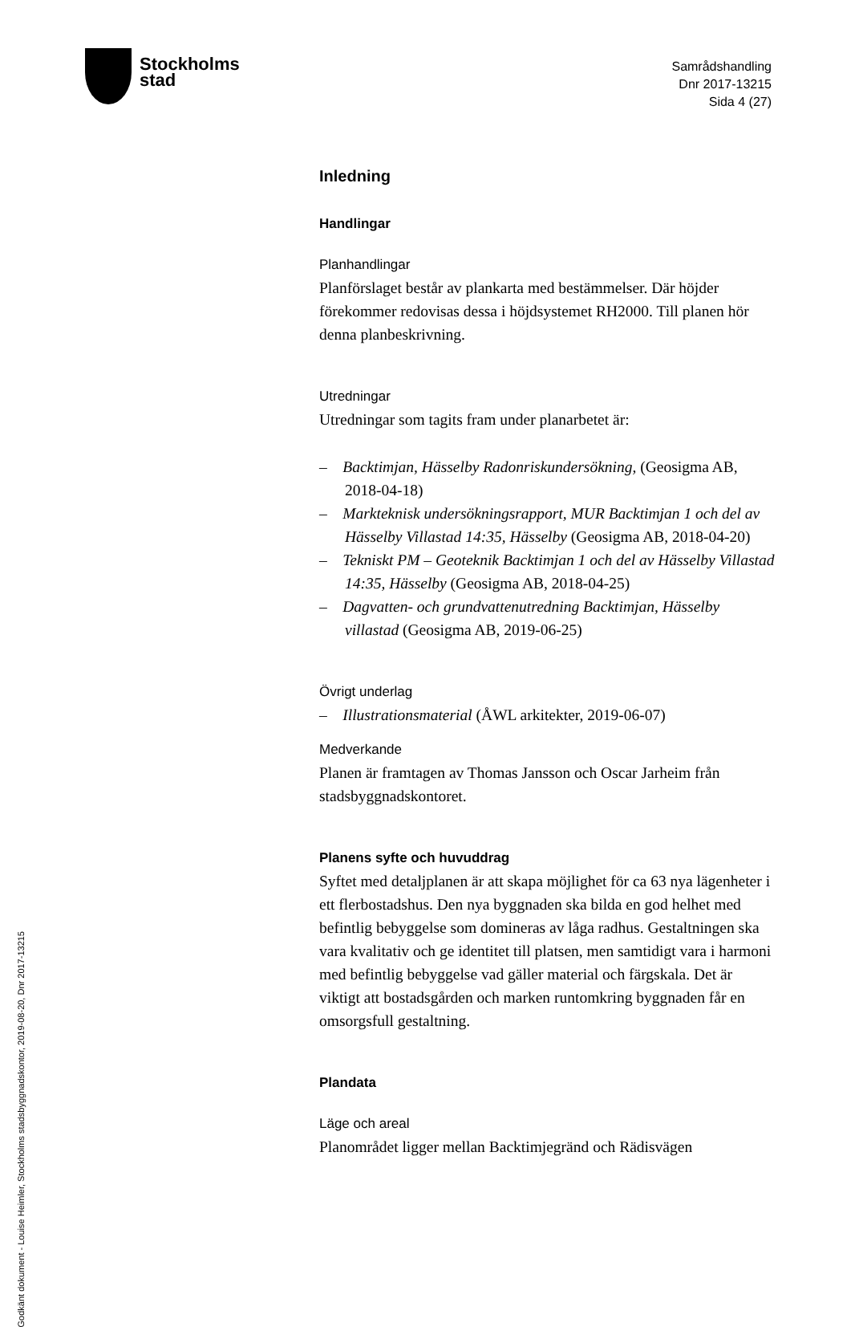Stockholms
stad
Samrådshandling
Dnr 2017-13215
Sida 4 (27)
Godkänt dokument - Louise Heimler, Stockholms stadsbyggnadskontor, 2019-08-20, Dnr 2017-13215
Inledning
Handlingar
Planhandlingar
Planförslaget består av plankarta med bestämmelser. Där höjder förekommer redovisas dessa i höjdsystemet RH2000. Till planen hör denna planbeskrivning.
Utredningar
Utredningar som tagits fram under planarbetet är:
– Backtimjan, Hässelby Radonriskundersökning, (Geosigma AB, 2018-04-18)
– Markteknisk undersökningsrapport, MUR Backtimjan 1 och del av Hässelby Villastad 14:35, Hässelby (Geosigma AB, 2018-04-20)
– Tekniskt PM – Geoteknik Backtimjan 1 och del av Hässelby Villastad 14:35, Hässelby (Geosigma AB, 2018-04-25)
– Dagvatten- och grundvattenutredning Backtimjan, Hässelby villastad (Geosigma AB, 2019-06-25)
Övrigt underlag
– Illustrationsmaterial (ÅWL arkitekter, 2019-06-07)
Medverkande
Planen är framtagen av Thomas Jansson och Oscar Jarheim från stadsbyggnadskontoret.
Planens syfte och huvuddrag
Syftet med detaljplanen är att skapa möjlighet för ca 63 nya lägenheter i ett flerbostadshus. Den nya byggnaden ska bilda en god helhet med befintlig bebyggelse som domineras av låga radhus. Gestaltningen ska vara kvalitativ och ge identitet till platsen, men samtidigt vara i harmoni med befintlig bebyggelse vad gäller material och färgskala. Det är viktigt att bostadsgården och marken runtomkring byggnaden får en omsorgsfull gestaltning.
Plandata
Läge och areal
Planområdet ligger mellan Backtimjegränd och Rädisvägen